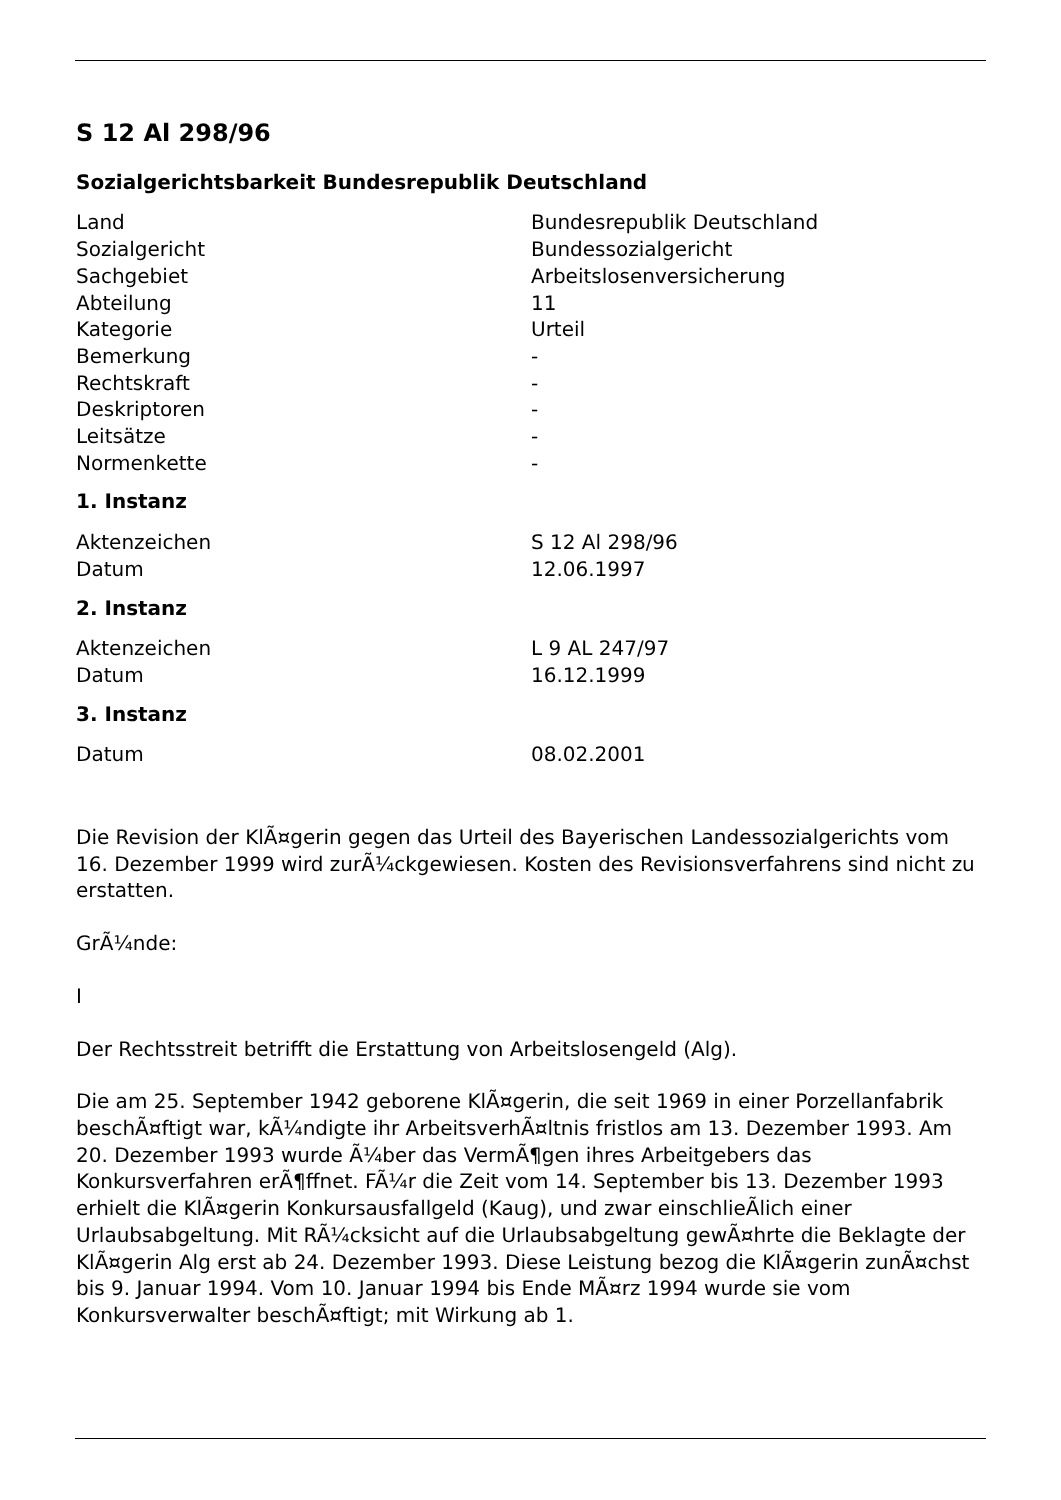S 12 Al 298/96
Sozialgerichtsbarkeit Bundesrepublik Deutschland
| Land | Bundesrepublik Deutschland |
| Sozialgericht | Bundessozialgericht |
| Sachgebiet | Arbeitslosenversicherung |
| Abteilung | 11 |
| Kategorie | Urteil |
| Bemerkung | - |
| Rechtskraft | - |
| Deskriptoren | - |
| Leitsätze | - |
| Normenkette | - |
1. Instanz
| Aktenzeichen | S 12 Al 298/96 |
| Datum | 12.06.1997 |
2. Instanz
| Aktenzeichen | L 9 AL 247/97 |
| Datum | 16.12.1999 |
3. Instanz
| Datum | 08.02.2001 |
Die Revision der KlÃ¤gerin gegen das Urteil des Bayerischen Landessozialgerichts vom 16. Dezember 1999 wird zurÃ¼ckgewiesen. Kosten des Revisionsverfahrens sind nicht zu erstatten.
GrÃ¼nde:
I
Der Rechtsstreit betrifft die Erstattung von Arbeitslosengeld (Alg).
Die am 25. September 1942 geborene KlÃ¤gerin, die seit 1969 in einer Porzellanfabrik beschÃ¤ftigt war, kÃ¼ndigte ihr ArbeitsverhÃ¤ltnis fristlos am 13. Dezember 1993. Am 20. Dezember 1993 wurde Ã¼ber das VermÃ¶gen ihres Arbeitgebers das Konkursverfahren erÃ¶ffnet. FÃ¼r die Zeit vom 14. September bis 13. Dezember 1993 erhielt die KlÃ¤gerin Konkursausfallgeld (Kaug), und zwar einschlieÃlich einer Urlaubsabgeltung. Mit RÃ¼cksicht auf die Urlaubsabgeltung gewÃ¤hrte die Beklagte der KlÃ¤gerin Alg erst ab 24. Dezember 1993. Diese Leistung bezog die KlÃ¤gerin zunÃ¤chst bis 9. Januar 1994. Vom 10. Januar 1994 bis Ende MÃ¤rz 1994 wurde sie vom Konkursverwalter beschÃ¤ftigt; mit Wirkung ab 1.